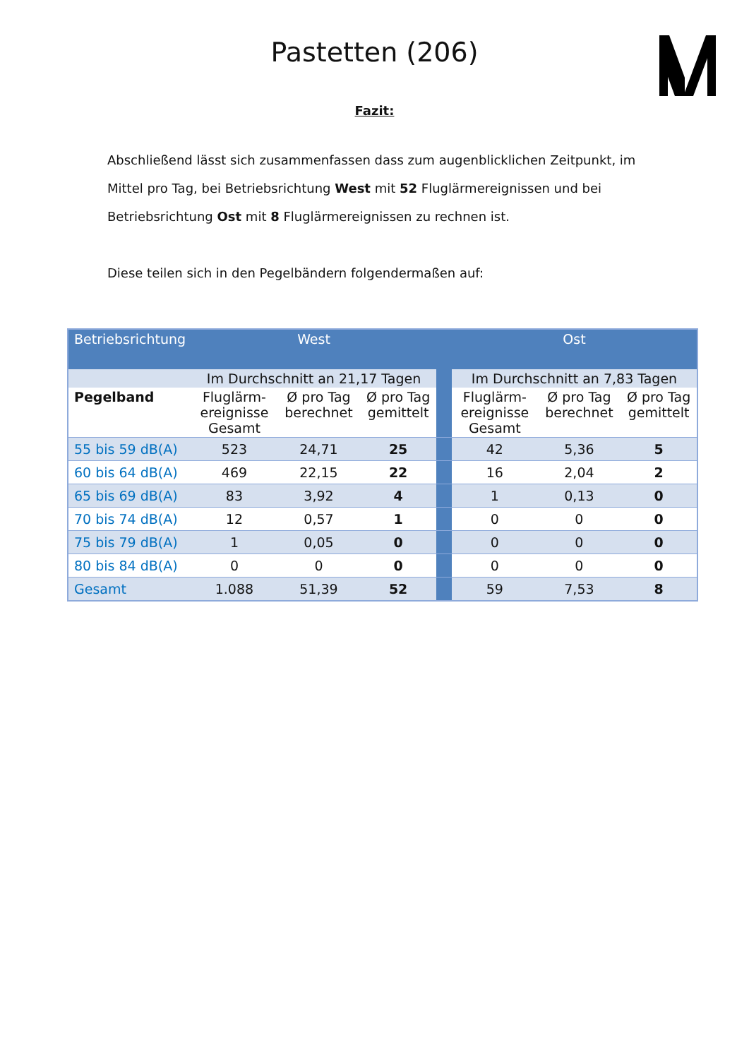Pastetten (206)
Fazit:
Abschließend lässt sich zusammenfassen dass zum augenblicklichen Zeitpunkt, im Mittel pro Tag, bei Betriebsrichtung West mit 52 Fluglärmereignissen und bei Betriebsrichtung Ost mit 8 Fluglärmereignissen zu rechnen ist.
Diese teilen sich in den Pegelbändern folgendermaßen auf:
| Betriebsrichtung | West | | | | Ost | | |
| --- | --- | --- | --- | --- | --- | --- | --- |
| | Im Durchschnitt an 21,17 Tagen | | | | Im Durchschnitt an 7,83 Tagen | | |
| Pegelband | Fluglärm-ereignisse Gesamt | Ø pro Tag berechnet | Ø pro Tag gemittelt | | Fluglärm-ereignisse Gesamt | Ø pro Tag berechnet | Ø pro Tag gemittelt |
| 55 bis 59 dB(A) | 523 | 24,71 | 25 | | 42 | 5,36 | 5 |
| 60 bis 64 dB(A) | 469 | 22,15 | 22 | | 16 | 2,04 | 2 |
| 65 bis 69 dB(A) | 83 | 3,92 | 4 | | 1 | 0,13 | 0 |
| 70 bis 74 dB(A) | 12 | 0,57 | 1 | | 0 | 0 | 0 |
| 75 bis 79 dB(A) | 1 | 0,05 | 0 | | 0 | 0 | 0 |
| 80 bis 84 dB(A) | 0 | 0 | 0 | | 0 | 0 | 0 |
| Gesamt | 1.088 | 51,39 | 52 | | 59 | 7,53 | 8 |